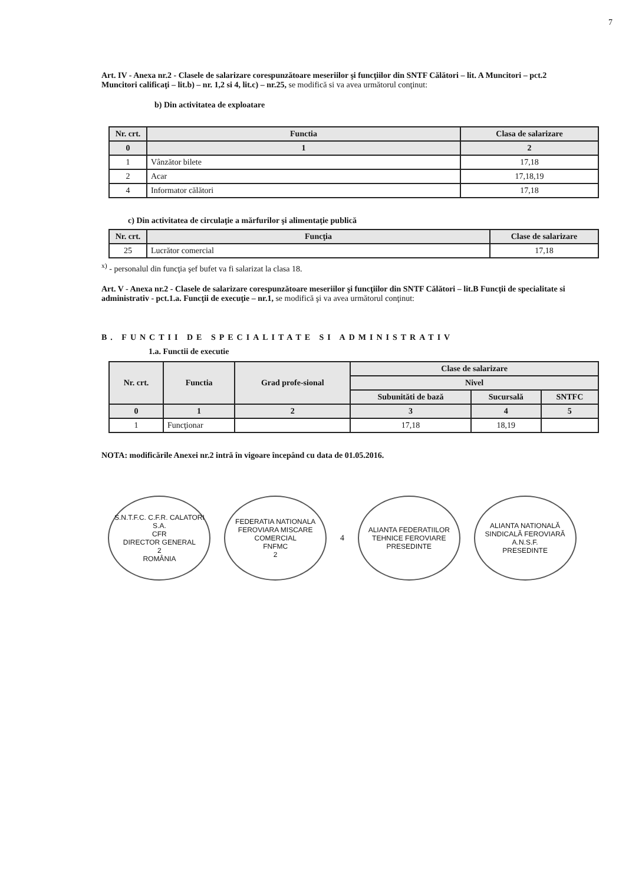7
Art. IV - Anexa nr.2 - Clasele de salarizare corespunzătoare meseriilor şi funcţiilor din SNTF Călători – lit. A Muncitori – pct.2 Muncitori calificaţi – lit.b) – nr. 1,2 si 4, lit.c) – nr.25, se modifică si va avea următorul conţinut:
b) Din activitatea de exploatare
| Nr. crt. | Functia | Clasa de salarizare |
| --- | --- | --- |
| 0 | 1 | 2 |
| 1 | Vânzător bilete | 17,18 |
| 2 | Acar | 17,18,19 |
| 4 | Informator călători | 17,18 |
c) Din activitatea de circulaţie a mărfurilor şi alimentaţie publică
| Nr. crt. | Funcţia | Clase de salarizare |
| --- | --- | --- |
| 25 | Lucrător comercial | 17,18 |
<sup>x)</sup> - personalul din funcţia şef bufet va fi salarizat la clasa 18.
Art. V - Anexa nr.2 - Clasele de salarizare corespunzătoare meseriilor şi funcţiilor din SNTF Călători – lit.B Funcţii de specialitate si administrativ - pct.1.a. Funcţii de execuţie – nr.1, se modifică şi va avea următorul conţinut:
B. FUNCTII DE SPECIALITATE SI ADMINISTRATIV
1.a. Functii de executie
| Nr. crt. | Functia | Grad profe-sional | Clase de salarizare | | |
| --- | --- | --- | --- | --- | --- |
| | | | Nivel | | |
| | | | Subunităti de bază | Sucursală | SNTFC |
| 0 | 1 | 2 | 3 | 4 | 5 |
| 1 | Funcţionar | | 17,18 | 18,19 | |
NOTA: modificările Anexei nr.2 intră în vigoare începând cu data de 01.05.2016.
S.N.T.F.C. C.F.R. CALATORI S.A.
CFR
DIRECTOR GENERAL
2
ROMÂNIA
FEDERATIA NATIONALA FEROVIARA MISCARE COMERCIAL
FNFMC
2
4
ALIANTA FEDERATIILOR TEHNICE FEROVIARE
PRESEDINTE
ALIANTA NATIONALĂ SINDICALĂ FEROVIARĂ
A.N.S.F.
PRESEDINTE